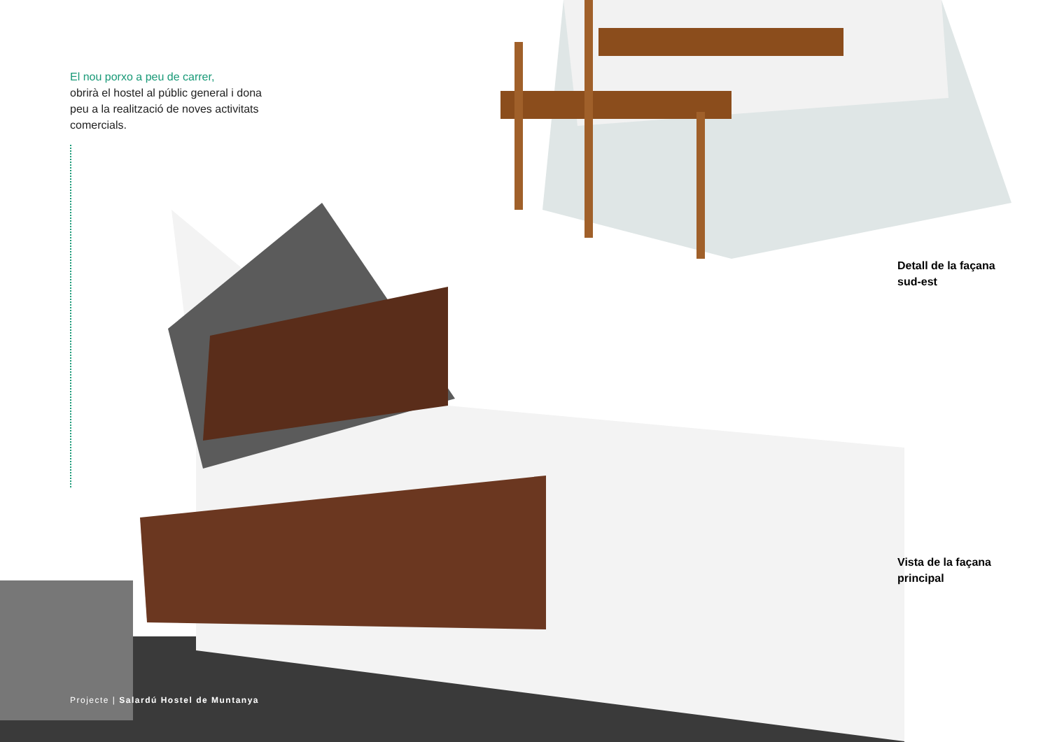El nou porxo a peu de carrer,
obrirà el hostel al públic general i dona peu a la realització de noves activitats comercials.
Detall de la façana
sud-est
Vista de la façana
principal
Projecte | Salardú Hostel de Muntanya